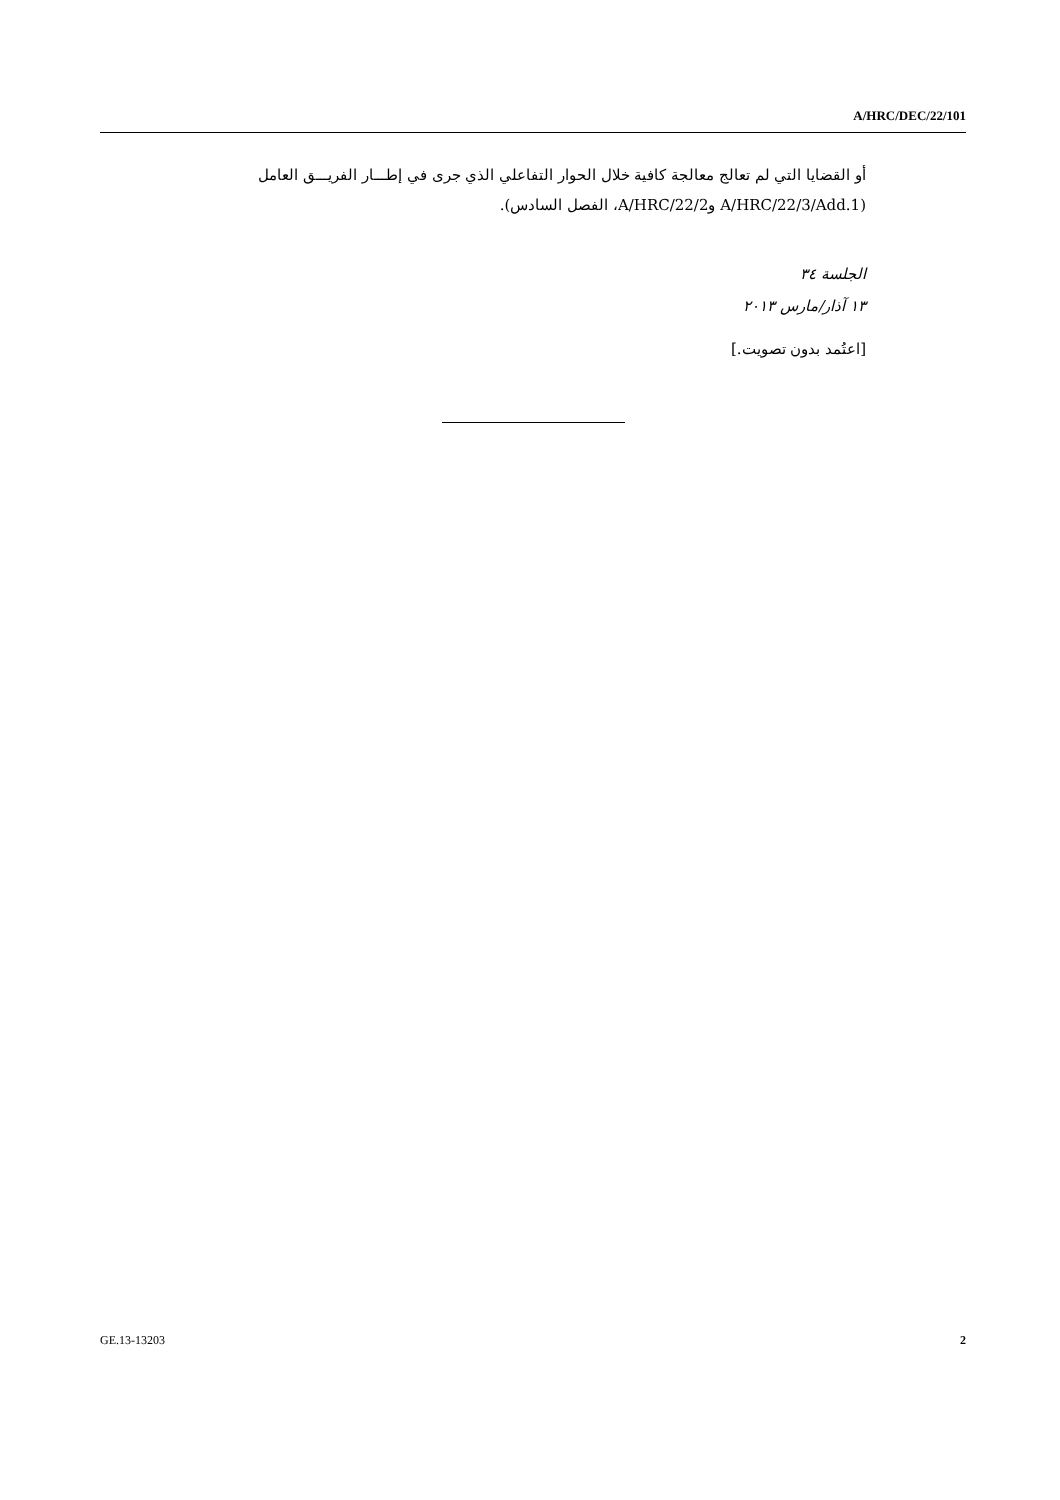A/HRC/DEC/22/101
أو القضايا التي لم تعالج معالجة كافية خلال الحوار التفاعلي الذي جرى في إطـــار الفريـــق العامل (A/HRC/22/3/Add.1 وA/HRC/22/2، الفصل السادس).
الجلسة ٣٤
١٣ آذار/مارس ٢٠١٣
[اعتُمد بدون تصويت.]
GE.13-13203 2